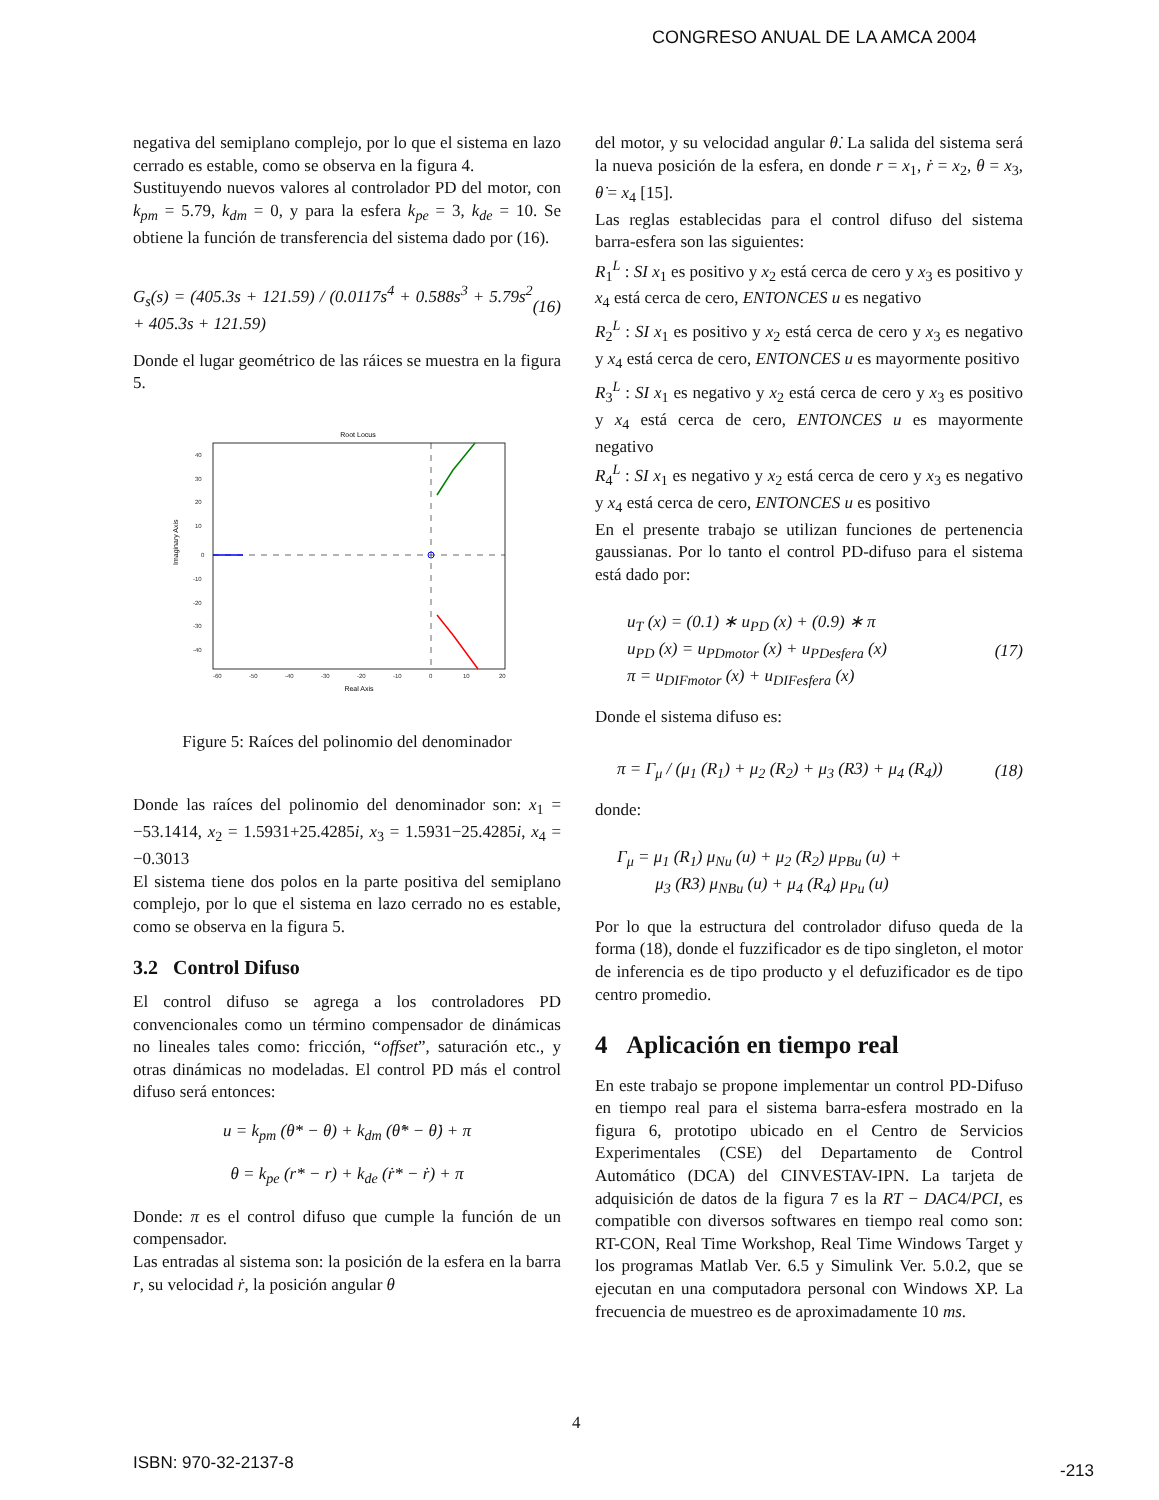CONGRESO ANUAL DE LA AMCA 2004
negativa del semiplano complejo, por lo que el sistema en lazo cerrado es estable, como se observa en la figura 4.
Sustituyendo nuevos valores al controlador PD del motor, con k<sub>pm</sub> = 5.79, k<sub>dm</sub> = 0, y para la esfera k<sub>pe</sub> = 3, k<sub>de</sub> = 10. Se obtiene la función de transferencia del sistema dado por (16).
G<sub>s</sub>(s) = (405.3s + 121.59) / (0.0117s<sup>4</sup> + 0.588s<sup>3</sup> + 5.79s<sup>2</sup> + 405.3s + 121.59) (16)
Donde el lugar geométrico de las ráices se muestra en la figura 5.
Root Locus
Imaginary Axis
Real Axis
40
30
20
10
0
-10
-20
-30
-40
-60
-50
-40
-30
-20
-10
0
10
20
Figure 5: Raíces del polinomio del denominador
Donde las raíces del polinomio del denominador son: x<sub>1</sub> = −53.1414, x<sub>2</sub> = 1.5931+25.4285i, x<sub>3</sub> = 1.5931−25.4285i, x<sub>4</sub> = −0.3013
El sistema tiene dos polos en la parte positiva del semiplano complejo, por lo que el sistema en lazo cerrado no es estable, como se observa en la figura 5.
3.2 Control Difuso
El control difuso se agrega a los controladores PD convencionales como un término compensador de dinámicas no lineales tales como: fricción, “offset”, saturación etc., y otras dinámicas no modeladas. El control PD más el control difuso será entonces:
u = k<sub>pm</sub> (θ* − θ) + k<sub>dm</sub> (θ̇* − θ̇) + π
θ = k<sub>pe</sub> (r* − r) + k<sub>de</sub> (ṙ* − ṙ) + π
Donde: π es el control difuso que cumple la función de un compensador.
Las entradas al sistema son: la posición de la esfera en la barra r, su velocidad ṙ, la posición angular θ
del motor, y su velocidad angular θ̇. La salida del sistema será la nueva posición de la esfera, en donde r = x<sub>1</sub>, ṙ = x<sub>2</sub>, θ = x<sub>3</sub>, θ̇ = x<sub>4</sub> [15].
Las reglas establecidas para el control difuso del sistema barra-esfera son las siguientes:
R<sub>1</sub><sup>L</sup> : SI x<sub>1</sub> es positivo y x<sub>2</sub> está cerca de cero y x<sub>3</sub> es positivo y x<sub>4</sub> está cerca de cero, ENTONCES u es negativo
R<sub>2</sub><sup>L</sup> : SI x<sub>1</sub> es positivo y x<sub>2</sub> está cerca de cero y x<sub>3</sub> es negativo y x<sub>4</sub> está cerca de cero, ENTONCES u es mayormente positivo
R<sub>3</sub><sup>L</sup> : SI x<sub>1</sub> es negativo y x<sub>2</sub> está cerca de cero y x<sub>3</sub> es positivo y x<sub>4</sub> está cerca de cero, ENTONCES u es mayormente negativo
R<sub>4</sub><sup>L</sup> : SI x<sub>1</sub> es negativo y x<sub>2</sub> está cerca de cero y x<sub>3</sub> es negativo y x<sub>4</sub> está cerca de cero, ENTONCES u es positivo
En el presente trabajo se utilizan funciones de pertenencia gaussianas. Por lo tanto el control PD-difuso para el sistema está dado por:
u<sub>T</sub> (x) = (0.1) ∗ u<sub>PD</sub> (x) + (0.9) ∗ π
u<sub>PD</sub> (x) = u<sub>PDmotor</sub> (x) + u<sub>PDesfera</sub> (x)
π = u<sub>DIFmotor</sub> (x) + u<sub>DIFesfera</sub> (x) (17)
Donde el sistema difuso es:
π = Γ<sub>μ</sub> / (μ<sub>1</sub> (R<sub>1</sub>) + μ<sub>2</sub> (R<sub>2</sub>) + μ<sub>3</sub> (R3) + μ<sub>4</sub> (R<sub>4</sub>)) (18)
donde:
Γ<sub>μ</sub> = μ<sub>1</sub> (R<sub>1</sub>) μ<sub>Nu</sub> (u) + μ<sub>2</sub> (R<sub>2</sub>) μ<sub>PBu</sub> (u) +
μ<sub>3</sub> (R3) μ<sub>NBu</sub> (u) + μ<sub>4</sub> (R<sub>4</sub>) μ<sub>Pu</sub> (u)
Por lo que la estructura del controlador difuso queda de la forma (18), donde el fuzzificador es de tipo singleton, el motor de inferencia es de tipo producto y el defuzificador es de tipo centro promedio.
4 Aplicación en tiempo real
En este trabajo se propone implementar un control PD-Difuso en tiempo real para el sistema barra-esfera mostrado en la figura 6, prototipo ubicado en el Centro de Servicios Experimentales (CSE) del Departamento de Control Automático (DCA) del CINVESTAV-IPN. La tarjeta de adquisición de datos de la figura 7 es la RT − DAC4/PCI, es compatible con diversos softwares en tiempo real como son: RT-CON, Real Time Workshop, Real Time Windows Target y los programas Matlab Ver. 6.5 y Simulink Ver. 5.0.2, que se ejecutan en una computadora personal con Windows XP. La frecuencia de muestreo es de aproximadamente 10 ms.
4
ISBN: 970-32-2137-8 -213